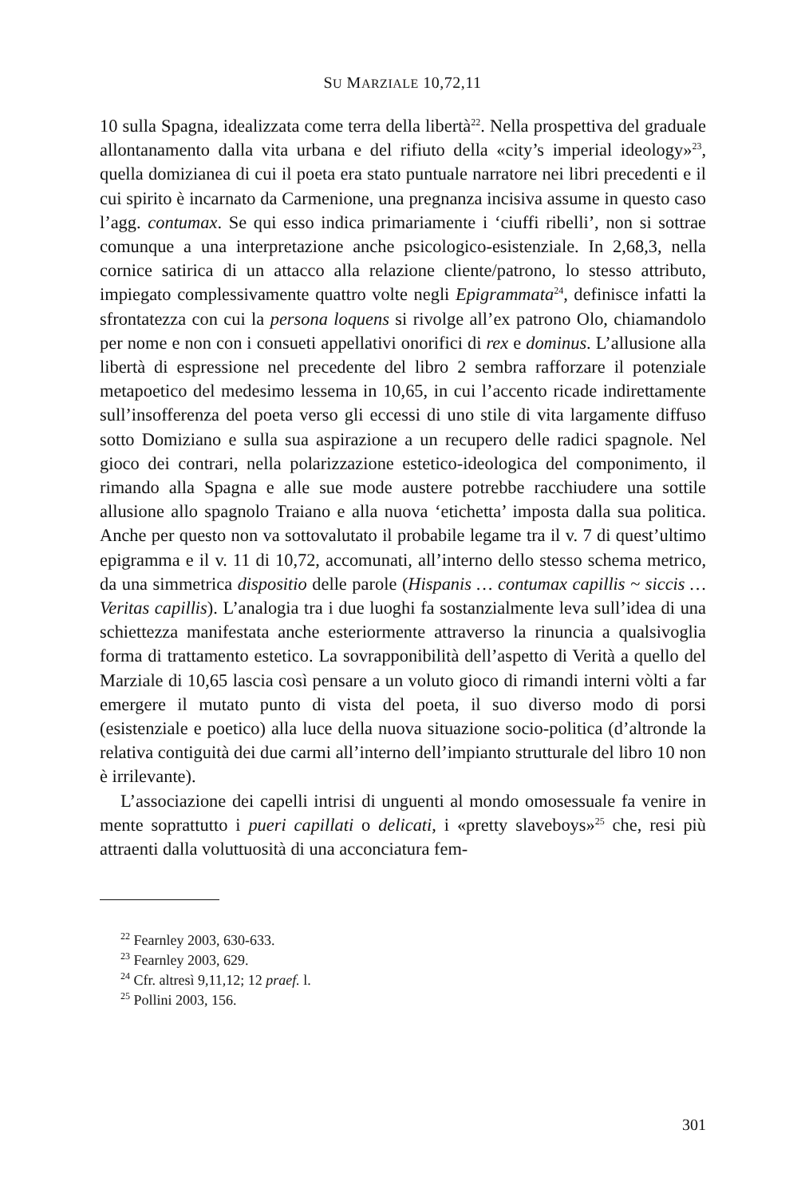SU MARZIALE 10,72,11
10 sulla Spagna, idealizzata come terra della libertà<sup>22</sup>. Nella prospettiva del graduale allontanamento dalla vita urbana e del rifiuto della «city’s imperial ideology»<sup>23</sup>, quella domizianea di cui il poeta era stato puntuale narratore nei libri precedenti e il cui spirito è incarnato da Carmenione, una pregnanza incisiva assume in questo caso l’agg. contumax. Se qui esso indica primariamente i ‘ciuffi ribelli’, non si sottrae comunque a una interpretazione anche psicologico-esistenziale. In 2,68,3, nella cornice satirica di un attacco alla relazione cliente/patrono, lo stesso attributo, impiegato complessivamente quattro volte negli Epigrammata<sup>24</sup>, definisce infatti la sfrontatezza con cui la persona loquens si rivolge all’ex patrono Olo, chiamandolo per nome e non con i consueti appellativi onorifici di rex e dominus. L’allusione alla libertà di espressione nel precedente del libro 2 sembra rafforzare il potenziale metapoetico del medesimo lessema in 10,65, in cui l’accento ricade indirettamente sull’insofferenza del poeta verso gli eccessi di uno stile di vita largamente diffuso sotto Domiziano e sulla sua aspirazione a un recupero delle radici spagnole. Nel gioco dei contrari, nella polarizzazione estetico-ideologica del componimento, il rimando alla Spagna e alle sue mode austere potrebbe racchiudere una sottile allusione allo spagnolo Traiano e alla nuova ‘etichetta’ imposta dalla sua politica. Anche per questo non va sottovalutato il probabile legame tra il v. 7 di quest’ultimo epigramma e il v. 11 di 10,72, accomunati, all’interno dello stesso schema metrico, da una simmetrica dispositio delle parole (Hispanis … contumax capillis ~ siccis … Veritas capillis). L’analogia tra i due luoghi fa sostanzialmente leva sull’idea di una schiettezza manifestata anche esteriormente attraverso la rinuncia a qualsivoglia forma di trattamento estetico. La sovrapponibilità dell’aspetto di Verità a quello del Marziale di 10,65 lascia così pensare a un voluto gioco di rimandi interni vòlti a far emergere il mutato punto di vista del poeta, il suo diverso modo di porsi (esistenziale e poetico) alla luce della nuova situazione socio-politica (d’altronde la relativa contiguità dei due carmi all’interno dell’impianto strutturale del libro 10 non è irrilevante).
L’associazione dei capelli intrisi di unguenti al mondo omosessuale fa venire in mente soprattutto i pueri capillati o delicati, i «pretty slaveboys»<sup>25</sup> che, resi più attraenti dalla voluttuosità di una acconciatura fem-
<sup>22</sup> Fearnley 2003, 630-633.
<sup>23</sup> Fearnley 2003, 629.
<sup>24</sup> Cfr. altresì 9,11,12; 12 praef. l.
<sup>25</sup> Pollini 2003, 156.
301